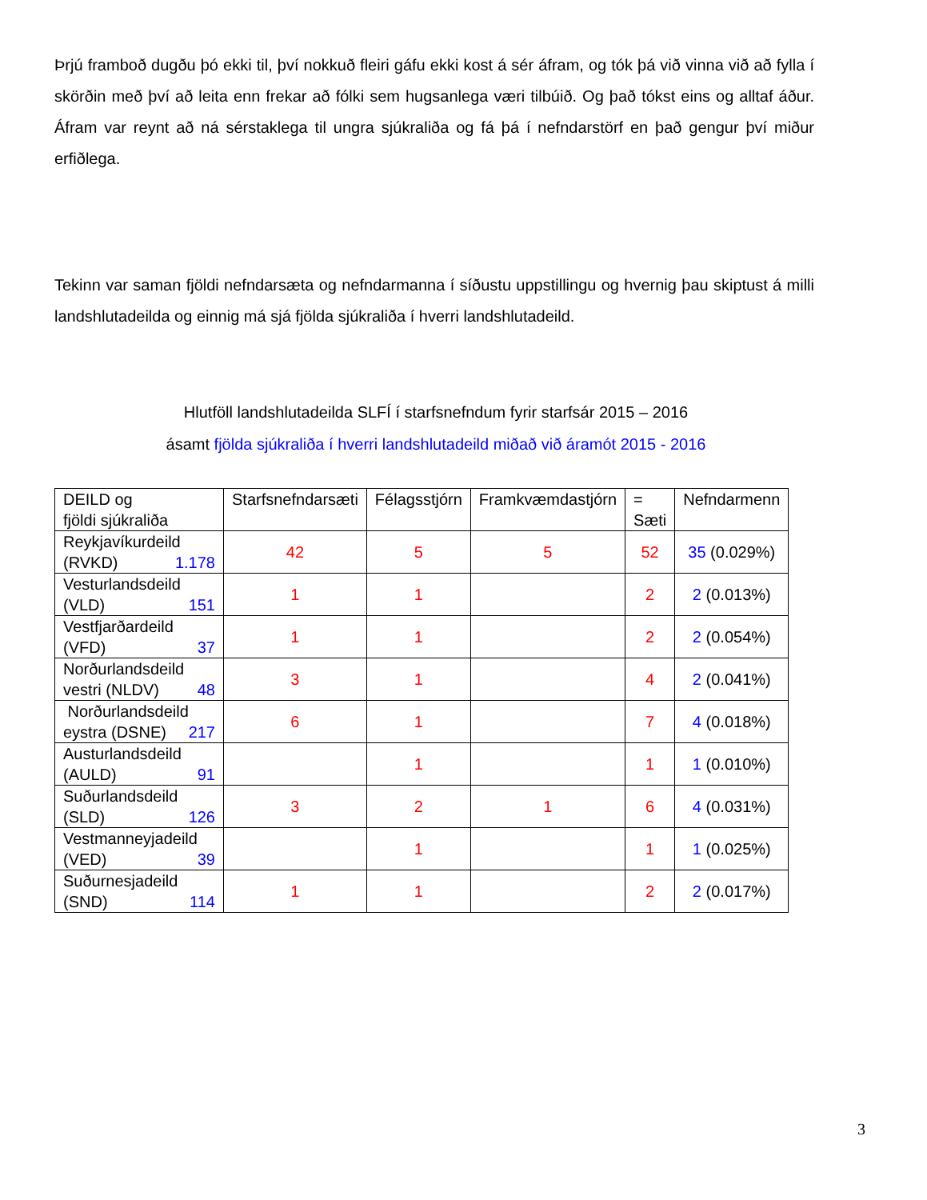Þrjú framboð dugðu þó ekki til, því nokkuð fleiri gáfu ekki kost á sér áfram, og tók þá við vinna við að fylla í skörðin með því að leita enn frekar að fólki sem hugsanlega væri tilbúið. Og það tókst eins og alltaf áður. Áfram var reynt að ná sérstaklega til ungra sjúkraliða og fá þá í nefndarstörf en það gengur því miður erfiðlega.
Tekinn var saman fjöldi nefndarsæta og nefndarmanna í síðustu uppstillingu og hvernig þau skiptust á milli landshlutadeilda og einnig má sjá fjölda sjúkraliða í hverri landshlutadeild.
Hlutföll landshlutadeilda SLFÍ í starfsnefndum fyrir starfsár 2015 – 2016
ásamt fjölda sjúkraliða í hverri landshlutadeild miðað við áramót 2015 - 2016
| DEILD og fjöldi sjúkraliða | Starfsnefndarsæti | Félagsstjórn | Framkvæmdastjórn | = Sæti | Nefndarmenn |
| --- | --- | --- | --- | --- | --- |
| Reykjavíkurdeild (RVKD) 1.178 | 42 | 5 | 5 | 52 | 35 (0.029%) |
| Vesturlandsdeild (VLD) 151 | 1 | 1 | | 2 | 2 (0.013%) |
| Vestfjarðardeild (VFD) 37 | 1 | 1 | | 2 | 2 (0.054%) |
| Norðurlandsdeild vestri (NLDV) 48 | 3 | 1 | | 4 | 2 (0.041%) |
| Norðurlandsdeild eystra (DSNE) 217 | 6 | 1 | | 7 | 4 (0.018%) |
| Austurlandsdeild (AULD) 91 | | 1 | | 1 | 1 (0.010%) |
| Suðurlandsdeild (SLD) 126 | 3 | 2 | 1 | 6 | 4 (0.031%) |
| Vestmanneyjadeild (VED) 39 | | 1 | | 1 | 1 (0.025%) |
| Suðurnesjadeild (SND) 114 | 1 | 1 | | 2 | 2 (0.017%) |
3